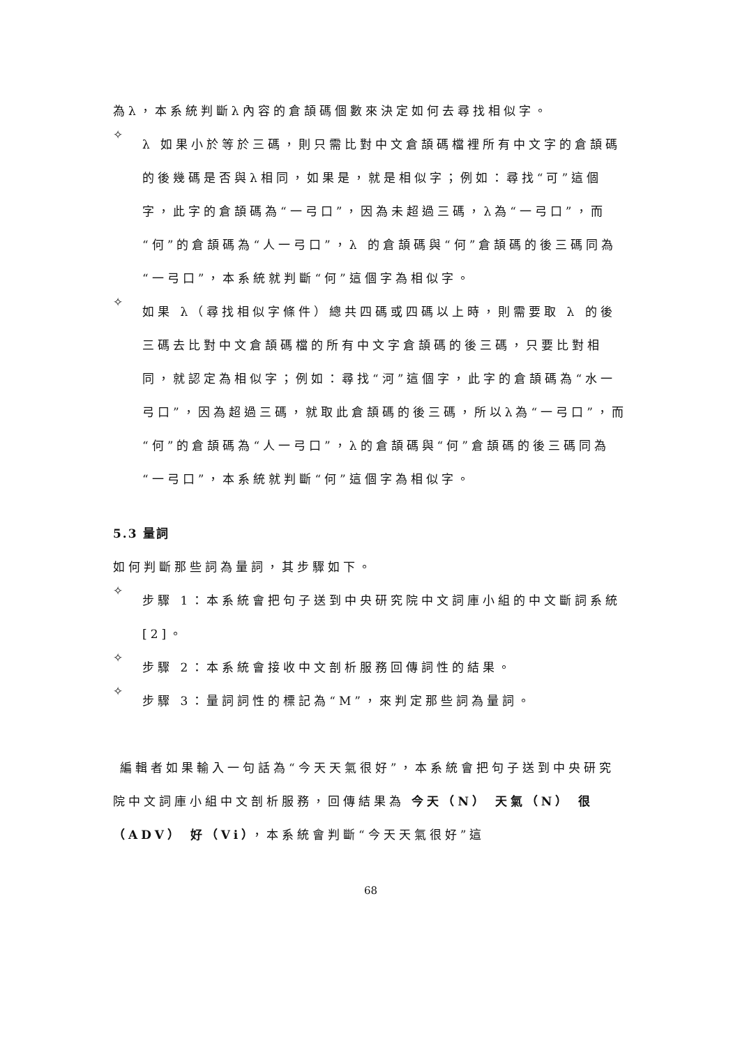為λ，本系統判斷λ內容的倉頡碼個數來決定如何去尋找相似字。
✧
λ 如果小於等於三碼，則只需比對中文倉頡碼檔裡所有中文字的倉頡碼的後幾碼是否與λ相同，如果是，就是相似字；例如：尋找“可”這個字，此字的倉頡碼為“一弓口”，因為未超過三碼，λ為“一弓口”，而“何”的倉頡碼為“人一弓口”，λ 的倉頡碼與“何”倉頡碼的後三碼同為“一弓口”，本系統就判斷“何”這個字為相似字。
✧
如果 λ（尋找相似字條件）總共四碼或四碼以上時，則需要取 λ 的後三碼去比對中文倉頡碼檔的所有中文字倉頡碼的後三碼，只要比對相同，就認定為相似字；例如：尋找“河”這個字，此字的倉頡碼為“水一弓口”，因為超過三碼，就取此倉頡碼的後三碼，所以λ為“一弓口”，而“何”的倉頡碼為“人一弓口”，λ的倉頡碼與“何”倉頡碼的後三碼同為“一弓口”，本系統就判斷“何”這個字為相似字。
5.3 量詞
如何判斷那些詞為量詞，其步驟如下。
✧
步驟 1：本系統會把句子送到中央研究院中文詞庫小組的中文斷詞系統[2]。
✧
步驟 2：本系統會接收中文剖析服務回傳詞性的結果。
✧
步驟 3：量詞詞性的標記為“M”，來判定那些詞為量詞。
編輯者如果輸入一句話為“今天天氣很好”，本系統會把句子送到中央研究院中文詞庫小組中文剖析服務，回傳結果為 今天（N） 天氣（N） 很（ADV） 好（Vi），本系統會判斷“今天天氣很好”這
68